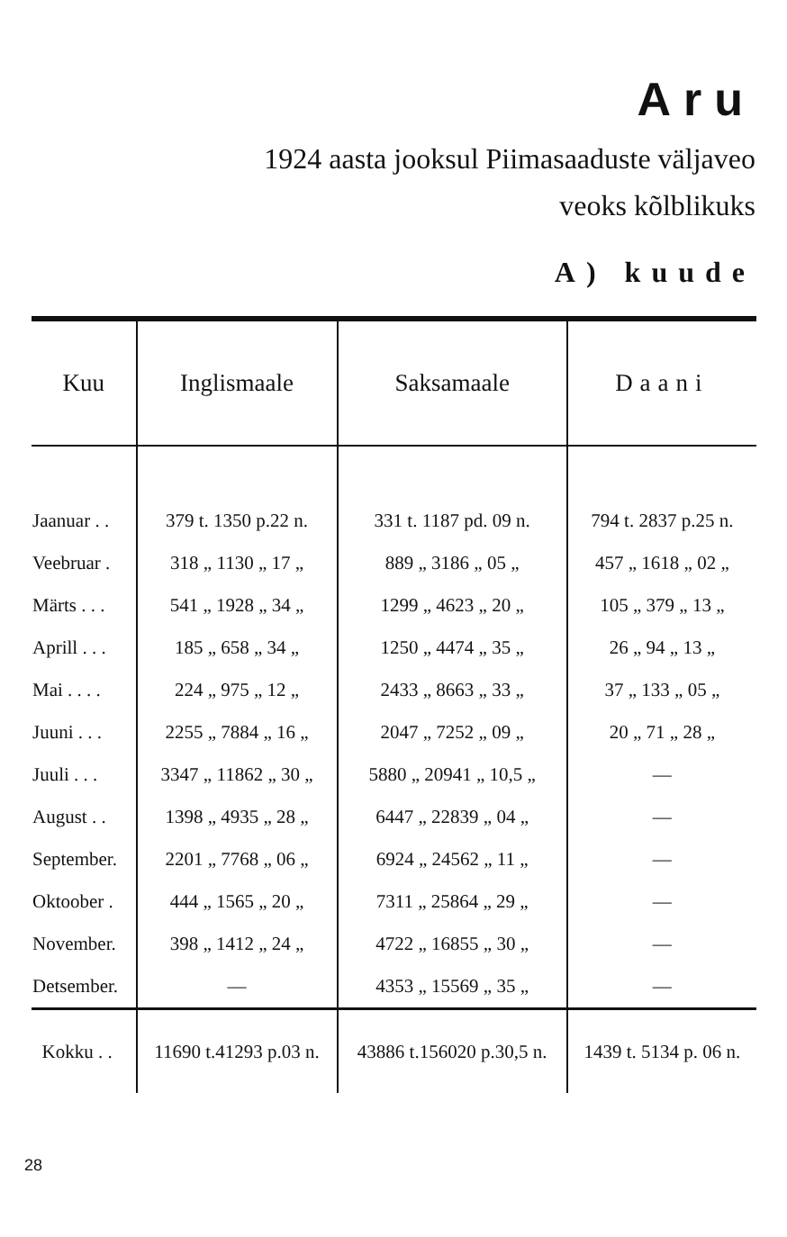Aru
1924 aasta jooksul Piimasaaduste väljaveo
veoks kõlblikuks
A) kuude
| Kuu | Inglismaale | Saksamaale | Daani |
| --- | --- | --- | --- |
| Jaanuar . . | 379 t. 1350 p.22 n. | 331 t. 1187 pd. 09 n. | 794 t. 2837 p.25 n. |
| Veebruar . | 318 „ 1130 „ 17 „ | 889 „ 3186 „ 05 „ | 457 „ 1618 „ 02 „ |
| Märts . . . | 541 „ 1928 „ 34 „ | 1299 „ 4623 „ 20 „ | 105 „ 379 „ 13 „ |
| Aprill . . . | 185 „ 658 „ 34 „ | 1250 „ 4474 „ 35 „ | 26 „ 94 „ 13 „ |
| Mai . . . . | 224 „ 975 „ 12 „ | 2433 „ 8663 „ 33 „ | 37 „ 133 „ 05 „ |
| Juuni . . . | 2255 „ 7884 „ 16 „ | 2047 „ 7252 „ 09 „ | 20 „ 71 „ 28 „ |
| Juuli . . . | 3347 „ 11862 „ 30 „ | 5880 „ 20941 „ 10,5 „ | — |
| August . . | 1398 „ 4935 „ 28 „ | 6447 „ 22839 „ 04 „ | — |
| September. | 2201 „ 7768 „ 06 „ | 6924 „ 24562 „ 11 „ | — |
| Oktoober . | 444 „ 1565 „ 20 „ | 7311 „ 25864 „ 29 „ | — |
| November. | 398 „ 1412 „ 24 „ | 4722 „ 16855 „ 30 „ | — |
| Detsember. | — | 4353 „ 15569 „ 35 „ | — |
| Kokku . . | 11690 t.41293 p.03 n. | 43886 t.156020 p.30,5 n. | 1439 t. 5134 p. 06 n. |
28